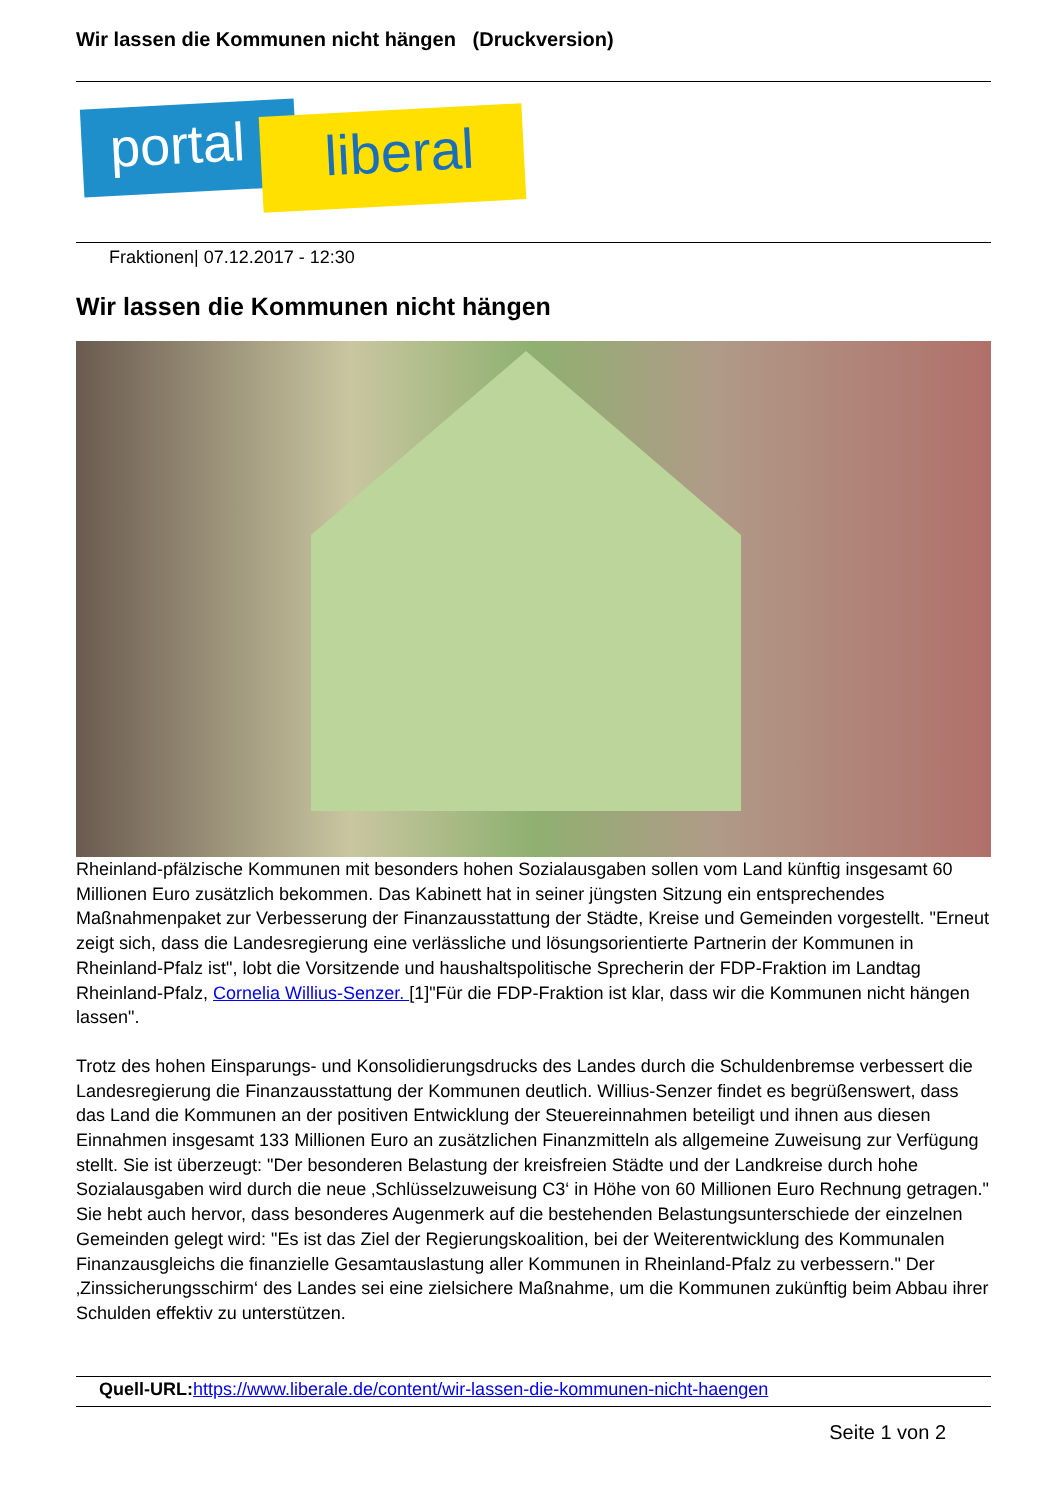Wir lassen die Kommunen nicht hängen (Druckversion)
portal liberal
Fraktionen| 07.12.2017 - 12:30
Wir lassen die Kommunen nicht hängen
Rheinland-pfälzische Kommunen mit besonders hohen Sozialausgaben sollen vom Land künftig insgesamt 60 Millionen Euro zusätzlich bekommen. Das Kabinett hat in seiner jüngsten Sitzung ein entsprechendes Maßnahmenpaket zur Verbesserung der Finanzausstattung der Städte, Kreise und Gemeinden vorgestellt. "Erneut zeigt sich, dass die Landesregierung eine verlässliche und lösungsorientierte Partnerin der Kommunen in Rheinland-Pfalz ist", lobt die Vorsitzende und haushaltspolitische Sprecherin der FDP-Fraktion im Landtag Rheinland-Pfalz, Cornelia Willius-Senzer. [1]"Für die FDP-Fraktion ist klar, dass wir die Kommunen nicht hängen lassen".
Trotz des hohen Einsparungs- und Konsolidierungsdrucks des Landes durch die Schuldenbremse verbessert die Landesregierung die Finanzausstattung der Kommunen deutlich. Willius-Senzer findet es begrüßenswert, dass das Land die Kommunen an der positiven Entwicklung der Steuereinnahmen beteiligt und ihnen aus diesen Einnahmen insgesamt 133 Millionen Euro an zusätzlichen Finanzmitteln als allgemeine Zuweisung zur Verfügung stellt. Sie ist überzeugt: "Der besonderen Belastung der kreisfreien Städte und der Landkreise durch hohe Sozialausgaben wird durch die neue ‚Schlüsselzuweisung C3‘ in Höhe von 60 Millionen Euro Rechnung getragen." Sie hebt auch hervor, dass besonderes Augenmerk auf die bestehenden Belastungsunterschiede der einzelnen Gemeinden gelegt wird: "Es ist das Ziel der Regierungskoalition, bei der Weiterentwicklung des Kommunalen Finanzausgleichs die finanzielle Gesamtauslastung aller Kommunen in Rheinland-Pfalz zu verbessern." Der ‚Zinssicherungsschirm‘ des Landes sei eine zielsichere Maßnahme, um die Kommunen zukünftig beim Abbau ihrer Schulden effektiv zu unterstützen.
Quell-URL: https://www.liberale.de/content/wir-lassen-die-kommunen-nicht-haengen
Seite 1 von 2